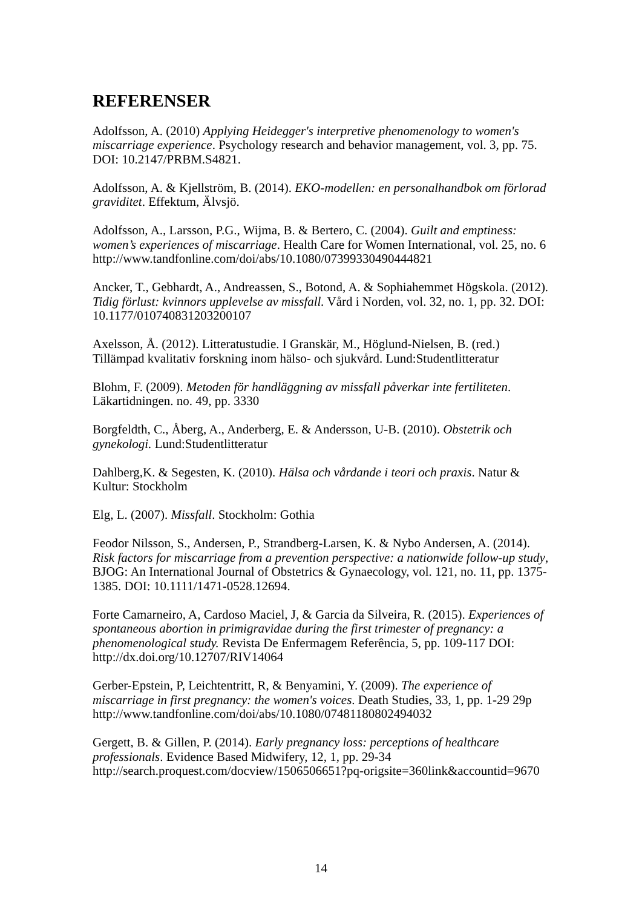REFERENSER
Adolfsson, A. (2010) Applying Heidegger's interpretive phenomenology to women's miscarriage experience. Psychology research and behavior management, vol. 3, pp. 75. DOI: 10.2147/PRBM.S4821.
Adolfsson, A. & Kjellström, B. (2014). EKO-modellen: en personalhandbok om förlorad graviditet. Effektum, Älvsjö.
Adolfsson, A., Larsson, P.G., Wijma, B. & Bertero, C. (2004). Guilt and emptiness: women’s experiences of miscarriage. Health Care for Women International, vol. 25, no. 6 http://www.tandfonline.com/doi/abs/10.1080/07399330490444821
Ancker, T., Gebhardt, A., Andreassen, S., Botond, A. & Sophiahemmet Högskola. (2012). Tidig förlust: kvinnors upplevelse av missfall. Vård i Norden, vol. 32, no. 1, pp. 32. DOI: 10.1177/010740831203200107
Axelsson, Å. (2012). Litteratustudie. I Granskär, M., Höglund-Nielsen, B. (red.) Tillämpad kvalitativ forskning inom hälso- och sjukvård. Lund:Studentlitteratur
Blohm, F. (2009). Metoden för handläggning av missfall påverkar inte fertiliteten. Läkartidningen. no. 49, pp. 3330
Borgfeldth, C., Åberg, A., Anderberg, E. & Andersson, U-B. (2010). Obstetrik och gynekologi. Lund:Studentlitteratur
Dahlberg,K. & Segesten, K. (2010). Hälsa och vårdande i teori och praxis. Natur & Kultur: Stockholm
Elg, L. (2007). Missfall. Stockholm: Gothia
Feodor Nilsson, S., Andersen, P., Strandberg-Larsen, K. & Nybo Andersen, A. (2014). Risk factors for miscarriage from a prevention perspective: a nationwide follow-up study, BJOG: An International Journal of Obstetrics & Gynaecology, vol. 121, no. 11, pp. 1375-1385. DOI: 10.1111/1471-0528.12694.
Forte Camarneiro, A, Cardoso Maciel, J, & Garcia da Silveira, R. (2015). Experiences of spontaneous abortion in primigravidae during the first trimester of pregnancy: a phenomenological study. Revista De Enfermagem Referência, 5, pp. 109-117 DOI: http://dx.doi.org/10.12707/RIV14064
Gerber-Epstein, P, Leichtentritt, R, & Benyamini, Y. (2009). The experience of miscarriage in first pregnancy: the women's voices. Death Studies, 33, 1, pp. 1-29 29p http://www.tandfonline.com/doi/abs/10.1080/07481180802494032
Gergett, B. & Gillen, P. (2014). Early pregnancy loss: perceptions of healthcare professionals. Evidence Based Midwifery, 12, 1, pp. 29-34 http://search.proquest.com/docview/1506506651?pq-origsite=360link&accountid=9670
14